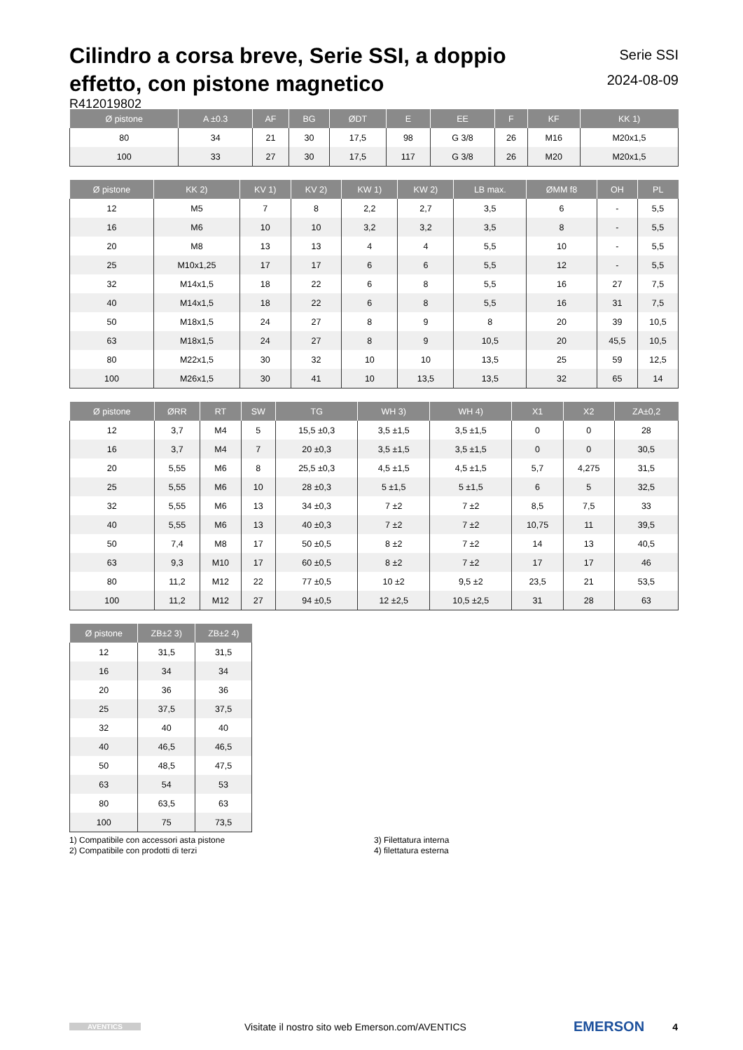Cilindro a corsa breve, Serie SSI, a doppio effetto, con pistone magnetico
Serie SSI
2024-08-09
R412019802
| Ø pistone | A ±0.3 | AF | BG | ØDT | E | EE | F | KF | KK 1) |
| --- | --- | --- | --- | --- | --- | --- | --- | --- | --- |
| 80 | 34 | 21 | 30 | 17,5 | 98 | G 3/8 | 26 | M16 | M20x1,5 |
| 100 | 33 | 27 | 30 | 17,5 | 117 | G 3/8 | 26 | M20 | M20x1,5 |
| Ø pistone | KK 2) | KV 1) | KV 2) | KW 1) | KW 2) | LB max. | ØMM f8 | OH | PL |
| --- | --- | --- | --- | --- | --- | --- | --- | --- | --- |
| 12 | M5 | 7 | 8 | 2,2 | 2,7 | 3,5 | 6 | - | 5,5 |
| 16 | M6 | 10 | 10 | 3,2 | 3,2 | 3,5 | 8 | - | 5,5 |
| 20 | M8 | 13 | 13 | 4 | 4 | 5,5 | 10 | - | 5,5 |
| 25 | M10x1,25 | 17 | 17 | 6 | 6 | 5,5 | 12 | - | 5,5 |
| 32 | M14x1,5 | 18 | 22 | 6 | 8 | 5,5 | 16 | 27 | 7,5 |
| 40 | M14x1,5 | 18 | 22 | 6 | 8 | 5,5 | 16 | 31 | 7,5 |
| 50 | M18x1,5 | 24 | 27 | 8 | 9 | 8 | 20 | 39 | 10,5 |
| 63 | M18x1,5 | 24 | 27 | 8 | 9 | 10,5 | 20 | 45,5 | 10,5 |
| 80 | M22x1,5 | 30 | 32 | 10 | 10 | 13,5 | 25 | 59 | 12,5 |
| 100 | M26x1,5 | 30 | 41 | 10 | 13,5 | 13,5 | 32 | 65 | 14 |
| Ø pistone | ØRR | RT | SW | TG | WH 3) | WH 4) | X1 | X2 | ZA±0,2 |
| --- | --- | --- | --- | --- | --- | --- | --- | --- | --- |
| 12 | 3,7 | M4 | 5 | 15,5 ±0,3 | 3,5 ±1,5 | 3,5 ±1,5 | 0 | 0 | 28 |
| 16 | 3,7 | M4 | 7 | 20 ±0,3 | 3,5 ±1,5 | 3,5 ±1,5 | 0 | 0 | 30,5 |
| 20 | 5,55 | M6 | 8 | 25,5 ±0,3 | 4,5 ±1,5 | 4,5 ±1,5 | 5,7 | 4,275 | 31,5 |
| 25 | 5,55 | M6 | 10 | 28 ±0,3 | 5 ±1,5 | 5 ±1,5 | 6 | 5 | 32,5 |
| 32 | 5,55 | M6 | 13 | 34 ±0,3 | 7 ±2 | 7 ±2 | 8,5 | 7,5 | 33 |
| 40 | 5,55 | M6 | 13 | 40 ±0,3 | 7 ±2 | 7 ±2 | 10,75 | 11 | 39,5 |
| 50 | 7,4 | M8 | 17 | 50 ±0,5 | 8 ±2 | 7 ±2 | 14 | 13 | 40,5 |
| 63 | 9,3 | M10 | 17 | 60 ±0,5 | 8 ±2 | 7 ±2 | 17 | 17 | 46 |
| 80 | 11,2 | M12 | 22 | 77 ±0,5 | 10 ±2 | 9,5 ±2 | 23,5 | 21 | 53,5 |
| 100 | 11,2 | M12 | 27 | 94 ±0,5 | 12 ±2,5 | 10,5 ±2,5 | 31 | 28 | 63 |
| Ø pistone | ZB±2 3) | ZB±2 4) |
| --- | --- | --- |
| 12 | 31,5 | 31,5 |
| 16 | 34 | 34 |
| 20 | 36 | 36 |
| 25 | 37,5 | 37,5 |
| 32 | 40 | 40 |
| 40 | 46,5 | 46,5 |
| 50 | 48,5 | 47,5 |
| 63 | 54 | 53 |
| 80 | 63,5 | 63 |
| 100 | 75 | 73,5 |
1) Compatibile con accessori asta pistone
2) Compatibile con prodotti di terzi
3) Filettatura interna
4) filettatura esterna
AVENTICS Visitate il nostro sito web Emerson.com/AVENTICS EMERSON 4